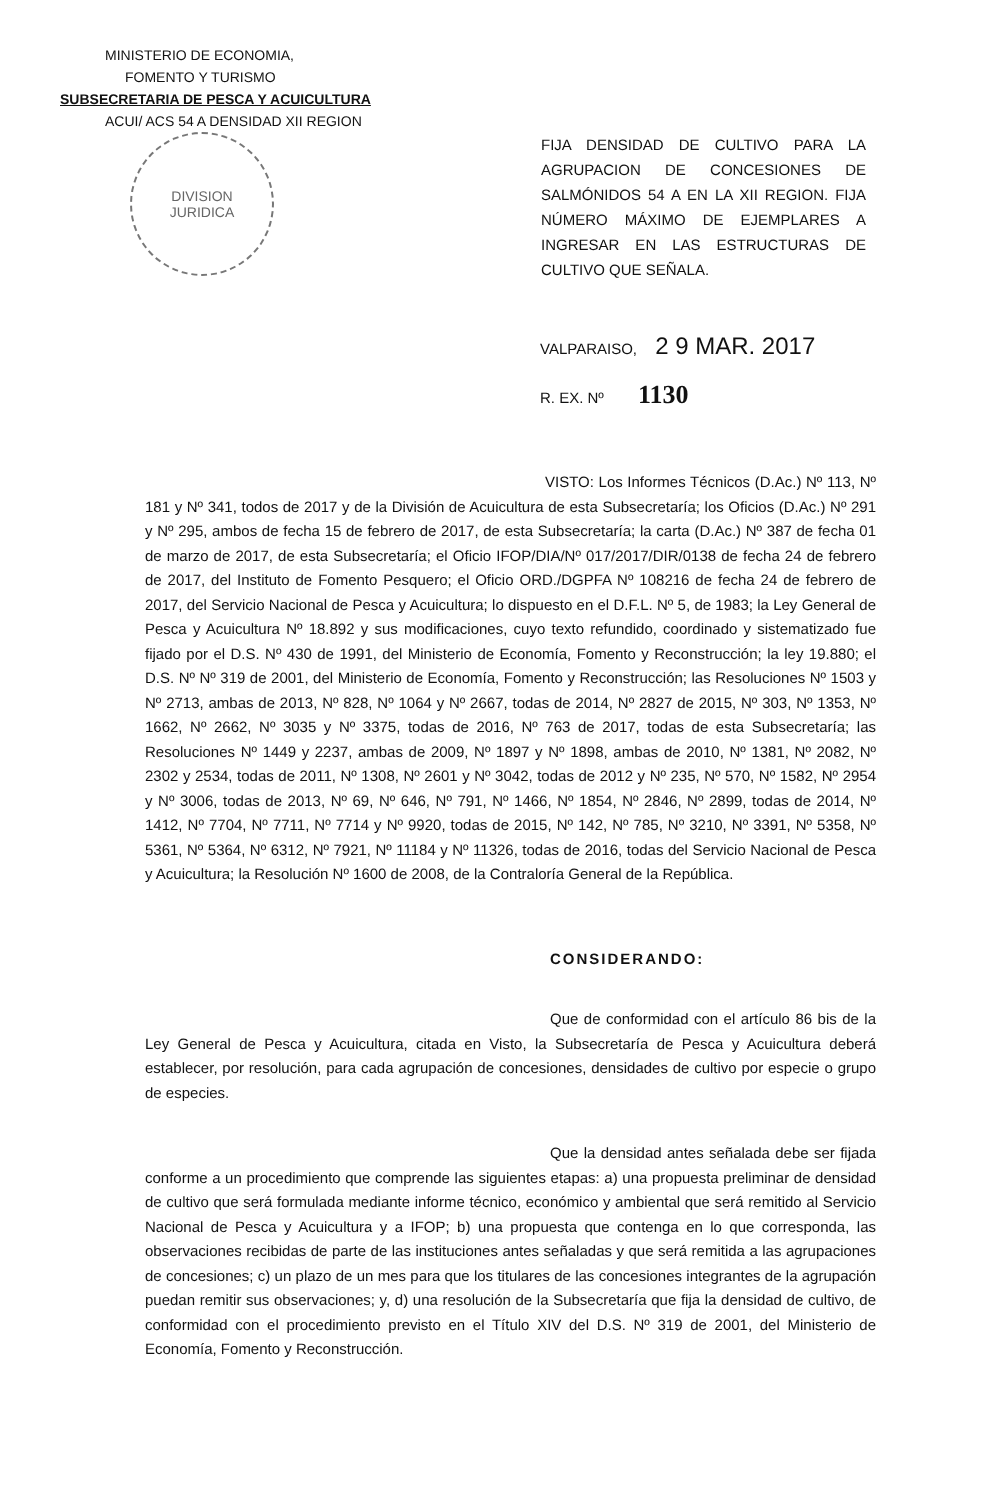MINISTERIO DE ECONOMIA,
FOMENTO Y TURISMO
SUBSECRETARIA DE PESCA Y ACUICULTURA
ACUI/ ACS 54 A DENSIDAD XII REGION
DIVISION
JURIDICA
FIJA DENSIDAD DE CULTIVO PARA LA AGRUPACION DE CONCESIONES DE SALMÓNIDOS 54 A EN LA XII REGION. FIJA NÚMERO MÁXIMO DE EJEMPLARES A INGRESAR EN LAS ESTRUCTURAS DE CULTIVO QUE SEÑALA.
VALPARAISO, 2 9 MAR. 2017
R. EX. Nº 1130
VISTO: Los Informes Técnicos (D.Ac.) Nº 113, Nº 181 y Nº 341, todos de 2017 y de la División de Acuicultura de esta Subsecretaría; los Oficios (D.Ac.) Nº 291 y Nº 295, ambos de fecha 15 de febrero de 2017, de esta Subsecretaría; la carta (D.Ac.) Nº 387 de fecha 01 de marzo de 2017, de esta Subsecretaría; el Oficio IFOP/DIA/Nº 017/2017/DIR/0138 de fecha 24 de febrero de 2017, del Instituto de Fomento Pesquero; el Oficio ORD./DGPFA Nº 108216 de fecha 24 de febrero de 2017, del Servicio Nacional de Pesca y Acuicultura; lo dispuesto en el D.F.L. Nº 5, de 1983; la Ley General de Pesca y Acuicultura Nº 18.892 y sus modificaciones, cuyo texto refundido, coordinado y sistematizado fue fijado por el D.S. Nº 430 de 1991, del Ministerio de Economía, Fomento y Reconstrucción; la ley 19.880; el D.S. Nº Nº 319 de 2001, del Ministerio de Economía, Fomento y Reconstrucción; las Resoluciones Nº 1503 y Nº 2713, ambas de 2013, Nº 828, Nº 1064 y Nº 2667, todas de 2014, Nº 2827 de 2015, Nº 303, Nº 1353, Nº 1662, Nº 2662, Nº 3035 y Nº 3375, todas de 2016, Nº 763 de 2017, todas de esta Subsecretaría; las Resoluciones Nº 1449 y 2237, ambas de 2009, Nº 1897 y Nº 1898, ambas de 2010, Nº 1381, Nº 2082, Nº 2302 y 2534, todas de 2011, Nº 1308, Nº 2601 y Nº 3042, todas de 2012 y Nº 235, Nº 570, Nº 1582, Nº 2954 y Nº 3006, todas de 2013, Nº 69, Nº 646, Nº 791, Nº 1466, Nº 1854, Nº 2846, Nº 2899, todas de 2014, Nº 1412, Nº 7704, Nº 7711, Nº 7714 y Nº 9920, todas de 2015, Nº 142, Nº 785, Nº 3210, Nº 3391, Nº 5358, Nº 5361, Nº 5364, Nº 6312, Nº 7921, Nº 11184 y Nº 11326, todas de 2016, todas del Servicio Nacional de Pesca y Acuicultura; la Resolución Nº 1600 de 2008, de la Contraloría General de la República.
CONSIDERANDO:
Que de conformidad con el artículo 86 bis de la Ley General de Pesca y Acuicultura, citada en Visto, la Subsecretaría de Pesca y Acuicultura deberá establecer, por resolución, para cada agrupación de concesiones, densidades de cultivo por especie o grupo de especies.
Que la densidad antes señalada debe ser fijada conforme a un procedimiento que comprende las siguientes etapas: a) una propuesta preliminar de densidad de cultivo que será formulada mediante informe técnico, económico y ambiental que será remitido al Servicio Nacional de Pesca y Acuicultura y a IFOP; b) una propuesta que contenga en lo que corresponda, las observaciones recibidas de parte de las instituciones antes señaladas y que será remitida a las agrupaciones de concesiones; c) un plazo de un mes para que los titulares de las concesiones integrantes de la agrupación puedan remitir sus observaciones; y, d) una resolución de la Subsecretaría que fija la densidad de cultivo, de conformidad con el procedimiento previsto en el Título XIV del D.S. Nº 319 de 2001, del Ministerio de Economía, Fomento y Reconstrucción.